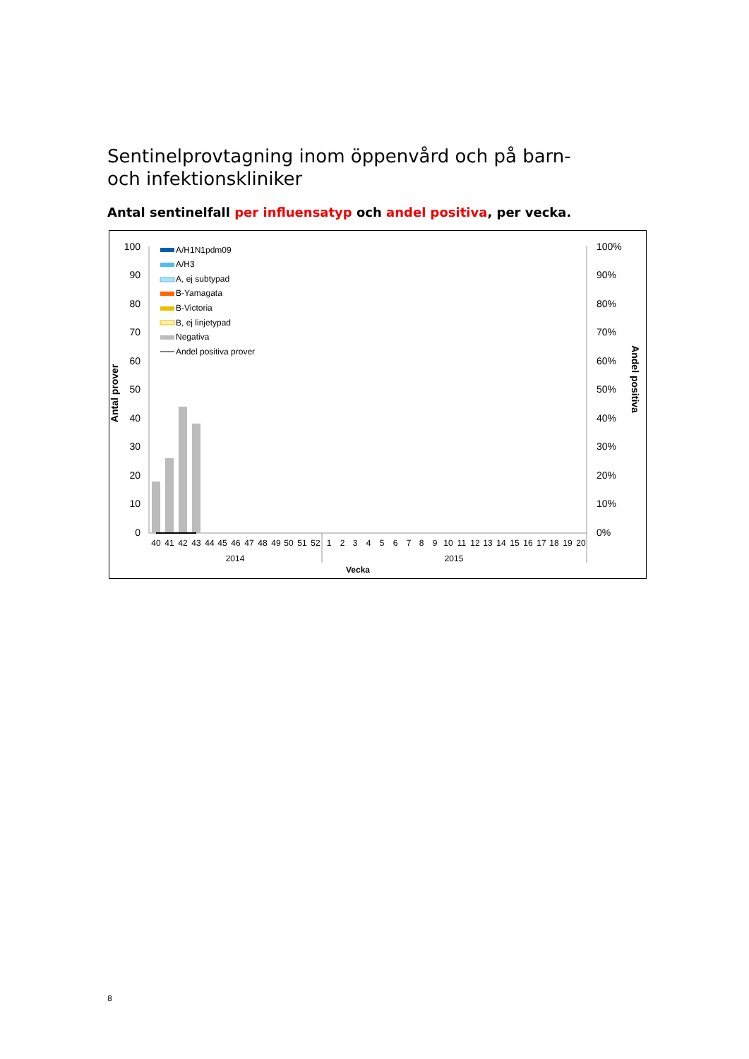Sentinelprovtagning inom öppenvård och på barn- och infektionskliniker
Antal sentinelfall per influensatyp och andel positiva, per vecka.
100
90
80
70
60
50
40
30
20
10
0
100%
90%
80%
70%
60%
50%
40%
30%
20%
10%
0%
Antal prover
Andel positiva
A/H1N1pdm09
A/H3
A, ej subtypad
B-Yamagata
B-Victoria
B, ej linjetypad
Negativa
Andel positiva prover
40
41
42
43
44
45
46
47
48
49
50
51
52
1
2
3
4
5
6
7
8
9
10
11
12
13
14
15
16
17
18
19
20
2014
2015
Vecka
8